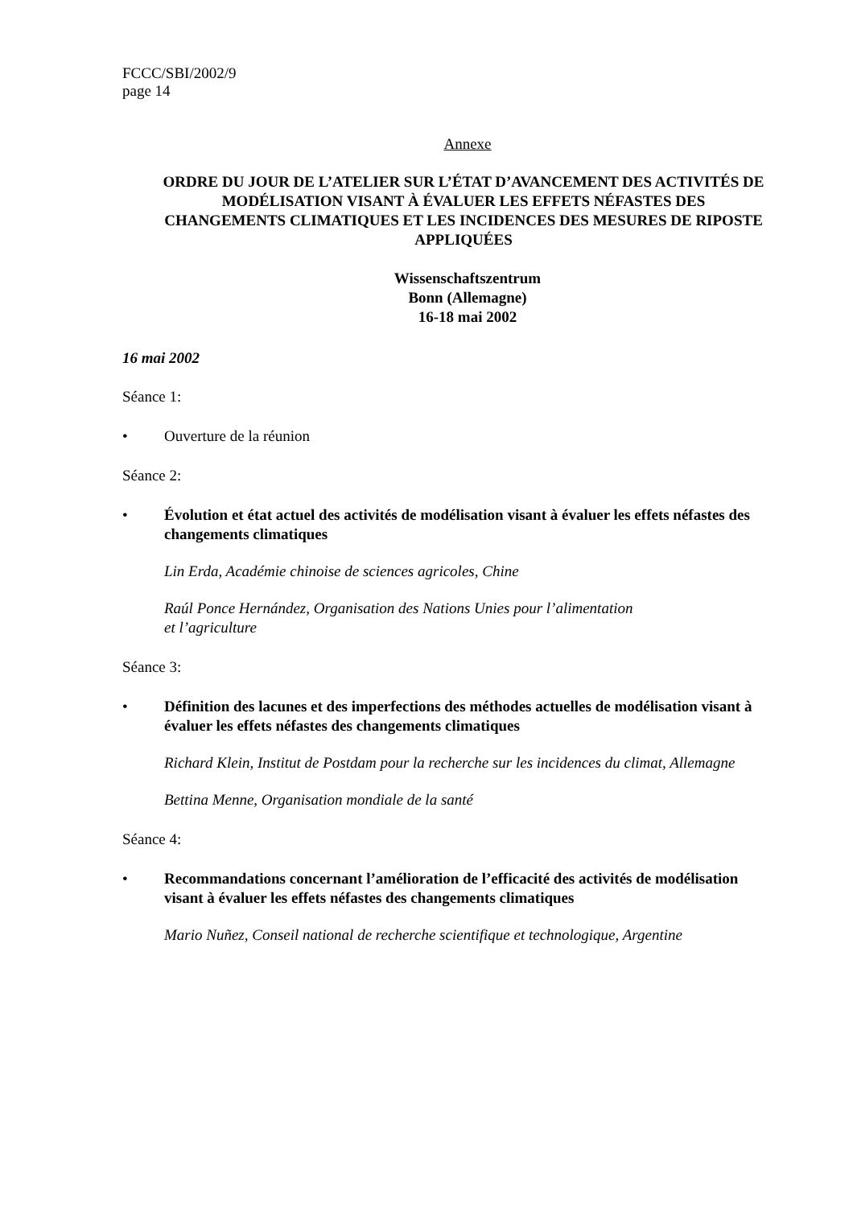FCCC/SBI/2002/9
page 14
Annexe
ORDRE DU JOUR DE L’ATELIER SUR L’ÉTAT D’AVANCEMENT DES ACTIVITÉS DE MODÉLISATION VISANT À ÉVALUER LES EFFETS NÉFASTES DES CHANGEMENTS CLIMATIQUES ET LES INCIDENCES DES MESURES DE RIPOSTE APPLIQUÉES
Wissenschaftszentrum
Bonn (Allemagne)
16-18 mai 2002
16 mai 2002
Séance 1:
• Ouverture de la réunion
Séance 2:
• Évolution et état actuel des activités de modélisation visant à évaluer les effets néfastes des changements climatiques
Lin Erda, Académie chinoise de sciences agricoles, Chine
Raúl Ponce Hernández, Organisation des Nations Unies pour l’alimentation
et l’agriculture
Séance 3:
• Définition des lacunes et des imperfections des méthodes actuelles de modélisation visant à évaluer les effets néfastes des changements climatiques
Richard Klein, Institut de Postdam pour la recherche sur les incidences du climat, Allemagne
Bettina Menne, Organisation mondiale de la santé
Séance 4:
• Recommandations concernant l’amélioration de l’efficacité des activités de modélisation visant à évaluer les effets néfastes des changements climatiques
Mario Nuñez, Conseil national de recherche scientifique et technologique, Argentine